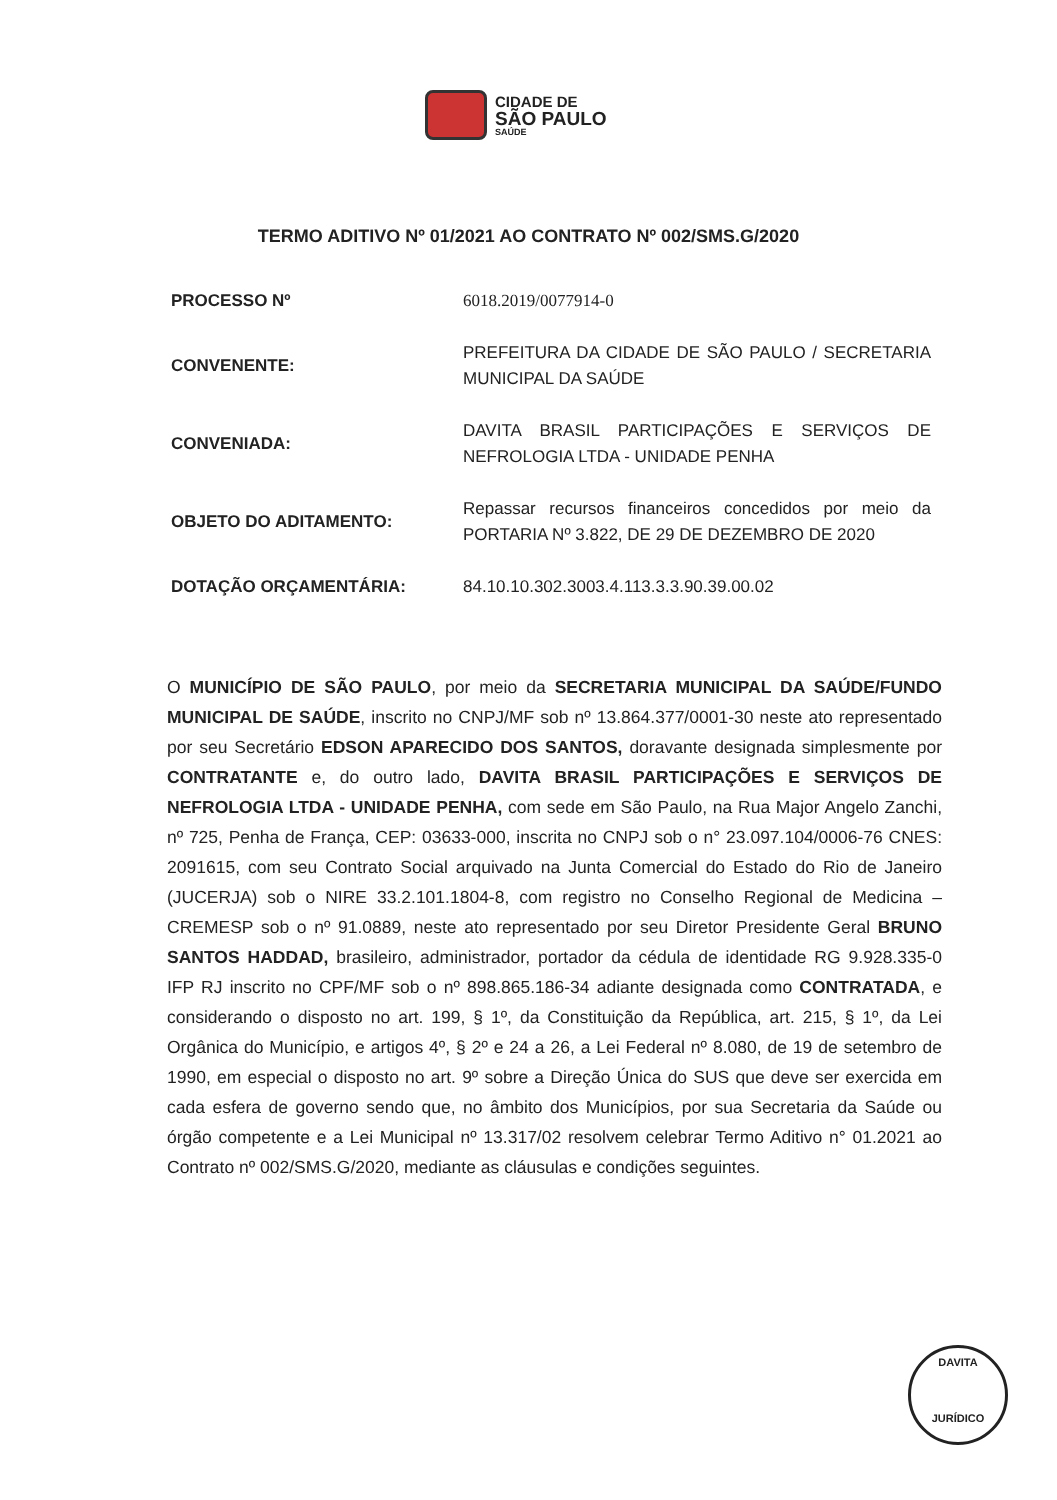CIDADE DE
SÃO PAULO
SAÚDE
TERMO ADITIVO Nº 01/2021 AO CONTRATO Nº 002/SMS.G/2020
PROCESSO Nº
6018.2019/0077914-0
CONVENENTE:
PREFEITURA DA CIDADE DE SÃO PAULO / SECRETARIA MUNICIPAL DA SAÚDE
CONVENIADA:
DAVITA BRASIL PARTICIPAÇÕES E SERVIÇOS DE NEFROLOGIA LTDA - UNIDADE PENHA
OBJETO DO ADITAMENTO:
Repassar recursos financeiros concedidos por meio da PORTARIA Nº 3.822, DE 29 DE DEZEMBRO DE 2020
DOTAÇÃO ORÇAMENTÁRIA:
84.10.10.302.3003.4.113.3.3.90.39.00.02
O MUNICÍPIO DE SÃO PAULO, por meio da SECRETARIA MUNICIPAL DA SAÚDE/FUNDO MUNICIPAL DE SAÚDE, inscrito no CNPJ/MF sob nº 13.864.377/0001-30 neste ato representado por seu Secretário EDSON APARECIDO DOS SANTOS, doravante designada simplesmente por CONTRATANTE e, do outro lado, DAVITA BRASIL PARTICIPAÇÕES E SERVIÇOS DE NEFROLOGIA LTDA - UNIDADE PENHA, com sede em São Paulo, na Rua Major Angelo Zanchi, nº 725, Penha de França, CEP: 03633-000, inscrita no CNPJ sob o n° 23.097.104/0006-76 CNES: 2091615, com seu Contrato Social arquivado na Junta Comercial do Estado do Rio de Janeiro (JUCERJA) sob o NIRE 33.2.101.1804-8, com registro no Conselho Regional de Medicina – CREMESP sob o nº 91.0889, neste ato representado por seu Diretor Presidente Geral BRUNO SANTOS HADDAD, brasileiro, administrador, portador da cédula de identidade RG 9.928.335-0 IFP RJ inscrito no CPF/MF sob o nº 898.865.186-34 adiante designada como CONTRATADA, e considerando o disposto no art. 199, § 1º, da Constituição da República, art. 215, § 1º, da Lei Orgânica do Município, e artigos 4º, § 2º e 24 a 26, a Lei Federal nº 8.080, de 19 de setembro de 1990, em especial o disposto no art. 9º sobre a Direção Única do SUS que deve ser exercida em cada esfera de governo sendo que, no âmbito dos Municípios, por sua Secretaria da Saúde ou órgão competente e a Lei Municipal nº 13.317/02 resolvem celebrar Termo Aditivo n° 01.2021 ao Contrato nº 002/SMS.G/2020, mediante as cláusulas e condições seguintes.
DAVITA
JURÍDICO